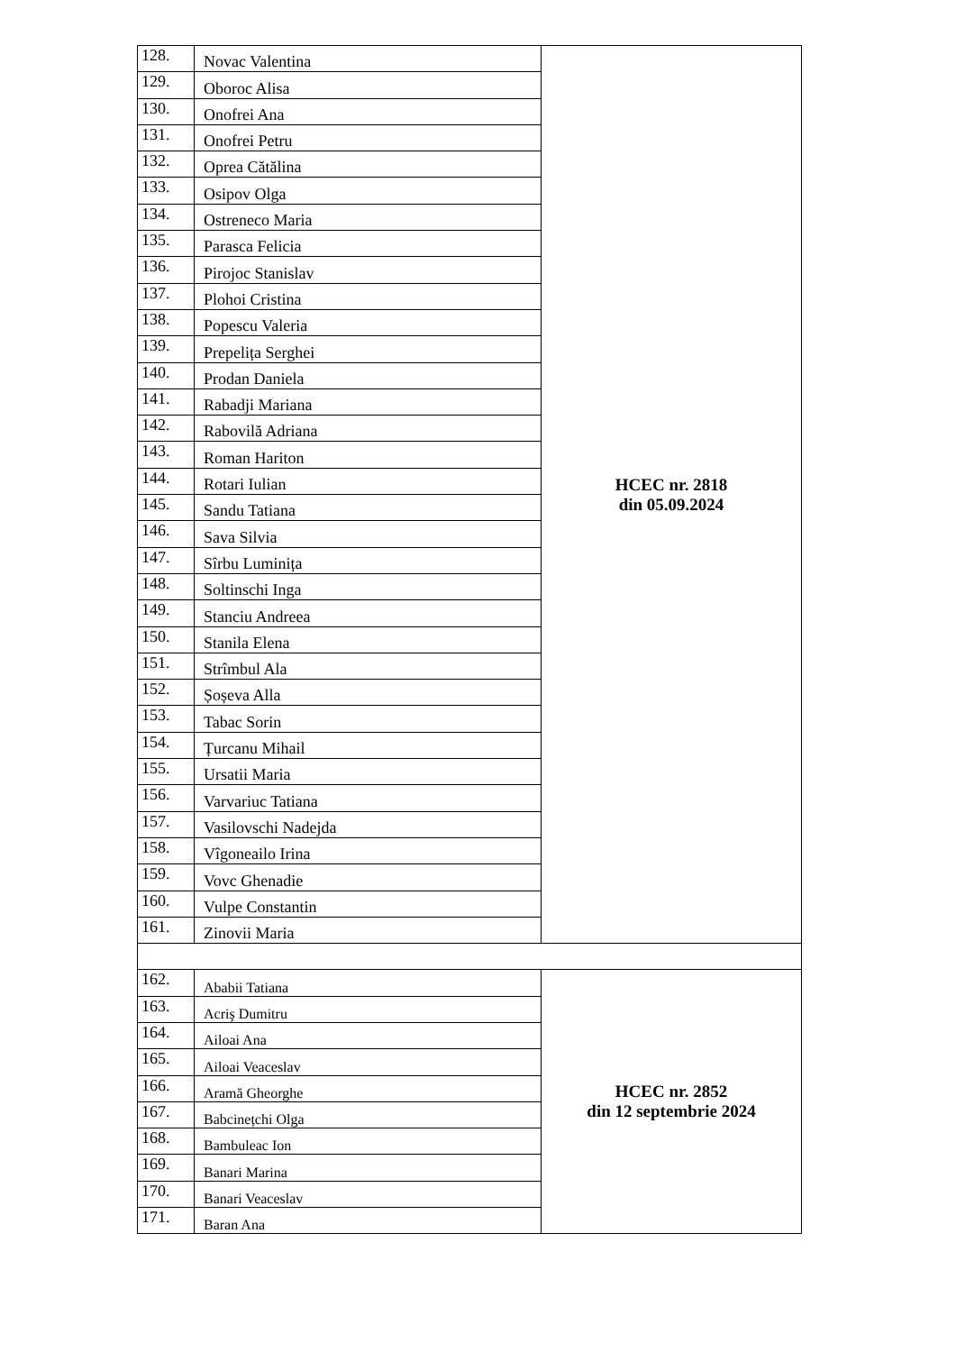| 128. | Novac Valentina | HCEC nr. 2818 din 05.09.2024 |
| 129. | Oboroc Alisa | |
| 130. | Onofrei Ana | |
| 131. | Onofrei Petru | |
| 132. | Oprea Cătălina | |
| 133. | Osipov Olga | |
| 134. | Ostreneco Maria | |
| 135. | Parasca Felicia | |
| 136. | Pirojoc Stanislav | |
| 137. | Plohoi Cristina | |
| 138. | Popescu Valeria | |
| 139. | Prepelița Serghei | |
| 140. | Prodan Daniela | |
| 141. | Rabadji Mariana | |
| 142. | Rabovilă Adriana | |
| 143. | Roman Hariton | |
| 144. | Rotari Iulian | |
| 145. | Sandu Tatiana | |
| 146. | Sava Silvia | |
| 147. | Sîrbu Luminița | |
| 148. | Soltinschi Inga | |
| 149. | Stanciu Andreea | |
| 150. | Stanila Elena | |
| 151. | Strîmbul Ala | |
| 152. | Șoșeva Alla | |
| 153. | Tabac Sorin | |
| 154. | Țurcanu Mihail | |
| 155. | Ursatii Maria | |
| 156. | Varvariuc Tatiana | |
| 157. | Vasilovschi Nadejda | |
| 158. | Vîgoneailo Irina | |
| 159. | Vovc Ghenadie | |
| 160. | Vulpe Constantin | |
| 161. | Zinovii Maria | |
| 162. | Ababii Tatiana | HCEC nr. 2852 din 12 septembrie 2024 |
| 163. | Acriş Dumitru | |
| 164. | Ailoai Ana | |
| 165. | Ailoai Veaceslav | |
| 166. | Aramă Gheorghe | |
| 167. | Babcinețchi Olga | |
| 168. | Bambuleac Ion | |
| 169. | Banari Marina | |
| 170. | Banari Veaceslav | |
| 171. | Baran Ana | |